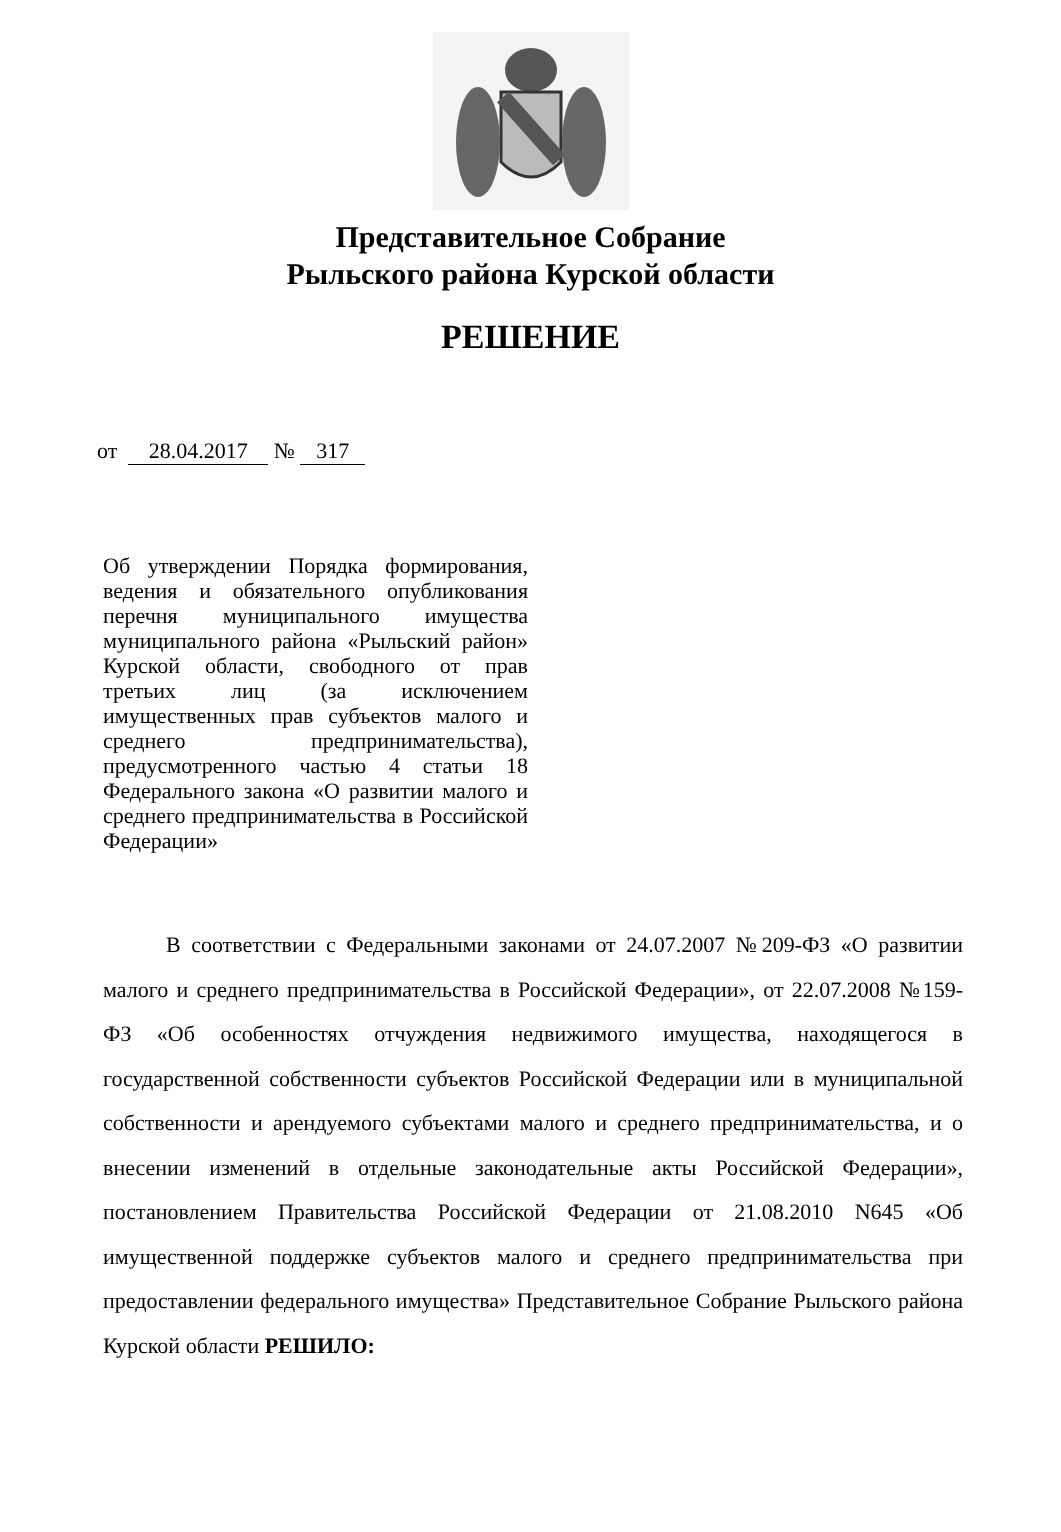Представительное Собрание
Рыльского района Курской области
РЕШЕНИЕ
от 28.04.2017 № 317
Об утверждении Порядка формирования, ведения и обязательного опубликования перечня муниципального имущества муниципального района «Рыльский район» Курской области, свободного от прав третьих лиц (за исключением имущественных прав субъектов малого и среднего предпринимательства), предусмотренного частью 4 статьи 18 Федерального закона «О развитии малого и среднего предпринимательства в Российской Федерации»
В соответствии с Федеральными законами от 24.07.2007 №209-ФЗ «О развитии малого и среднего предпринимательства в Российской Федерации», от 22.07.2008 №159-ФЗ «Об особенностях отчуждения недвижимого имущества, находящегося в государственной собственности субъектов Российской Федерации или в муниципальной собственности и арендуемого субъектами малого и среднего предпринимательства, и о внесении изменений в отдельные законодательные акты Российской Федерации», постановлением Правительства Российской Федерации от 21.08.2010 N645 «Об имущественной поддержке субъектов малого и среднего предпринимательства при предоставлении федерального имущества» Представительное Собрание Рыльского района Курской области РЕШИЛО: